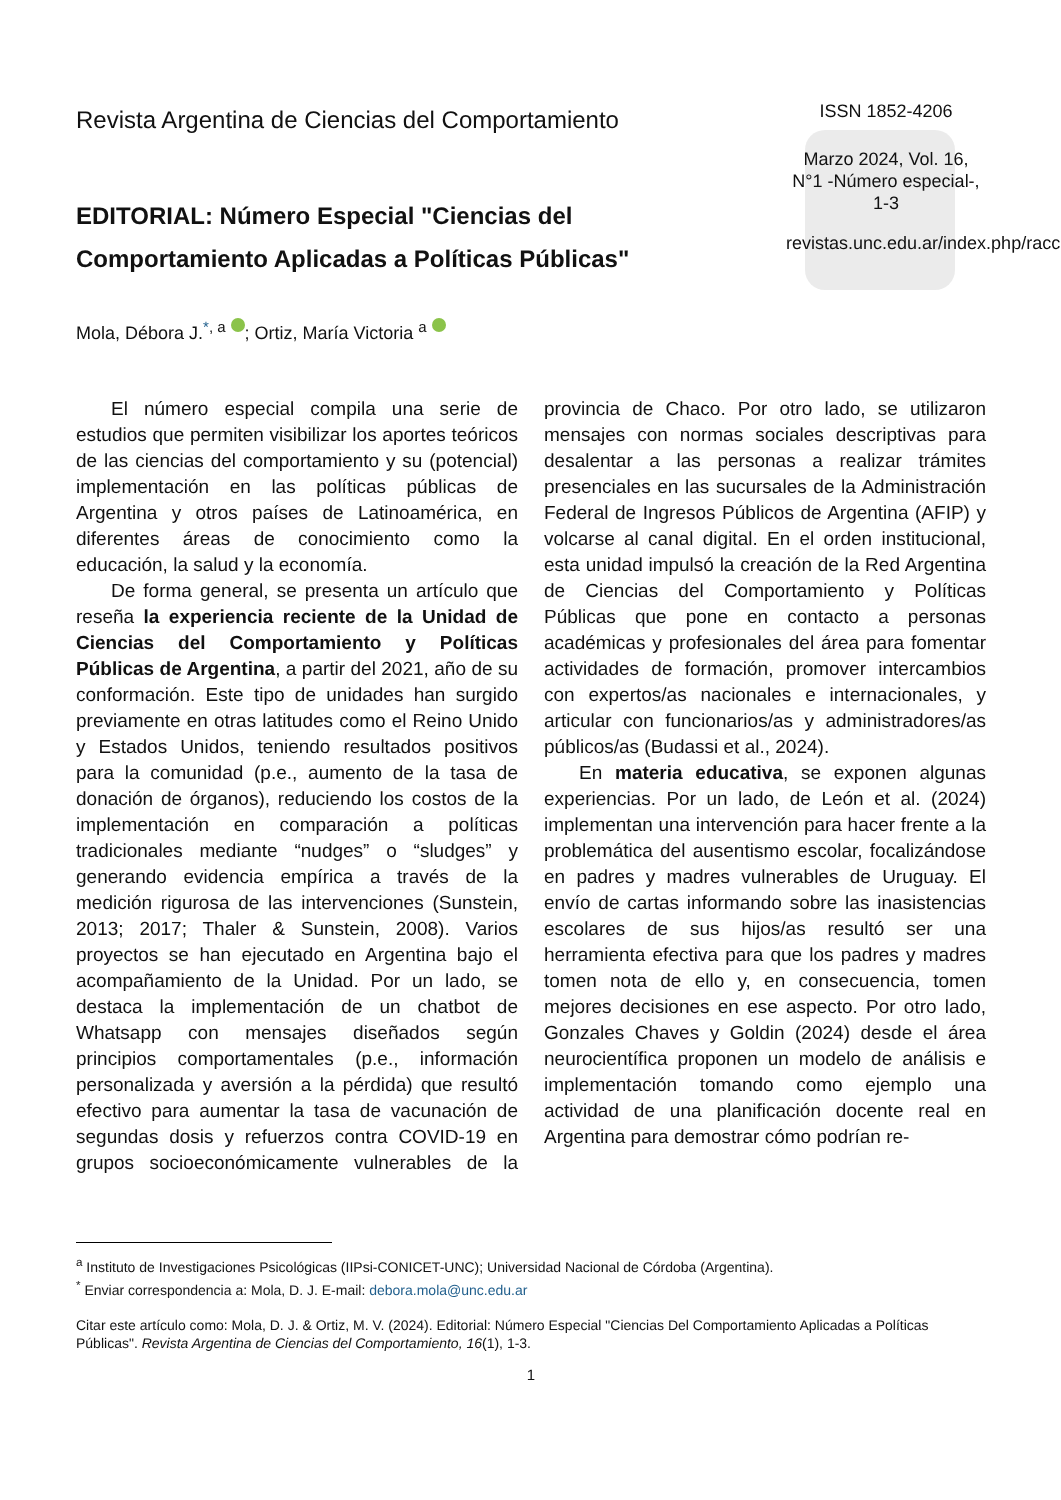Revista Argentina de Ciencias del Comportamiento
EDITORIAL: Número Especial "Ciencias del Comportamiento Aplicadas a Políticas Públicas"
ISSN 1852-4206
Marzo 2024, Vol. 16, N°1 -Número especial-, 1-3
revistas.unc.edu.ar/index.php/racc
Mola, Débora J.<sup>*, a</sup> ; Ortiz, María Victoria <sup>a</sup>
El número especial compila una serie de estudios que permiten visibilizar los aportes teóricos de las ciencias del comportamiento y su (potencial) implementación en las políticas públicas de Argentina y otros países de Latinoamérica, en diferentes áreas de conocimiento como la educación, la salud y la economía.
De forma general, se presenta un artículo que reseña la experiencia reciente de la Unidad de Ciencias del Comportamiento y Políticas Públicas de Argentina, a partir del 2021, año de su conformación. Este tipo de unidades han surgido previamente en otras latitudes como el Reino Unido y Estados Unidos, teniendo resultados positivos para la comunidad (p.e., aumento de la tasa de donación de órganos), reduciendo los costos de la implementación en comparación a políticas tradicionales mediante “nudges” o “sludges” y generando evidencia empírica a través de la medición rigurosa de las intervenciones (Sunstein, 2013; 2017; Thaler & Sunstein, 2008). Varios proyectos se han ejecutado en Argentina bajo el acompañamiento de la Unidad. Por un lado, se destaca la implementación de un chatbot de Whatsapp con mensajes diseñados según principios comportamentales (p.e., información personalizada y aversión a la pérdida) que resultó efectivo para aumentar la tasa de vacunación de segundas dosis y refuerzos contra COVID-19 en grupos socioeconómicamente vulnerables de la provincia de Chaco. Por otro lado, se utilizaron mensajes con normas sociales descriptivas para desalentar a las personas a realizar trámites presenciales en las sucursales de la Administración Federal de Ingresos Públicos de Argentina (AFIP) y volcarse al canal digital. En el orden institucional, esta unidad impulsó la creación de la Red Argentina de Ciencias del Comportamiento y Políticas Públicas que pone en contacto a personas académicas y profesionales del área para fomentar actividades de formación, promover intercambios con expertos/as nacionales e internacionales, y articular con funcionarios/as y administradores/as públicos/as (Budassi et al., 2024).
En materia educativa, se exponen algunas experiencias. Por un lado, de León et al. (2024) implementan una intervención para hacer frente a la problemática del ausentismo escolar, focalizándose en padres y madres vulnerables de Uruguay. El envío de cartas informando sobre las inasistencias escolares de sus hijos/as resultó ser una herramienta efectiva para que los padres y madres tomen nota de ello y, en consecuencia, tomen mejores decisiones en ese aspecto. Por otro lado, Gonzales Chaves y Goldin (2024) desde el área neurocientífica proponen un modelo de análisis e implementación tomando como ejemplo una actividad de una planificación docente real en Argentina para demostrar cómo podrían re-
<sup>a</sup> Instituto de Investigaciones Psicológicas (IIPsi-CONICET-UNC); Universidad Nacional de Córdoba (Argentina).
<sup>*</sup> Enviar correspondencia a: Mola, D. J. E-mail: debora.mola@unc.edu.ar
Citar este artículo como: Mola, D. J. & Ortiz, M. V. (2024). Editorial: Número Especial "Ciencias Del Comportamiento Aplicadas a Políticas Públicas". Revista Argentina de Ciencias del Comportamiento, 16(1), 1-3.
1